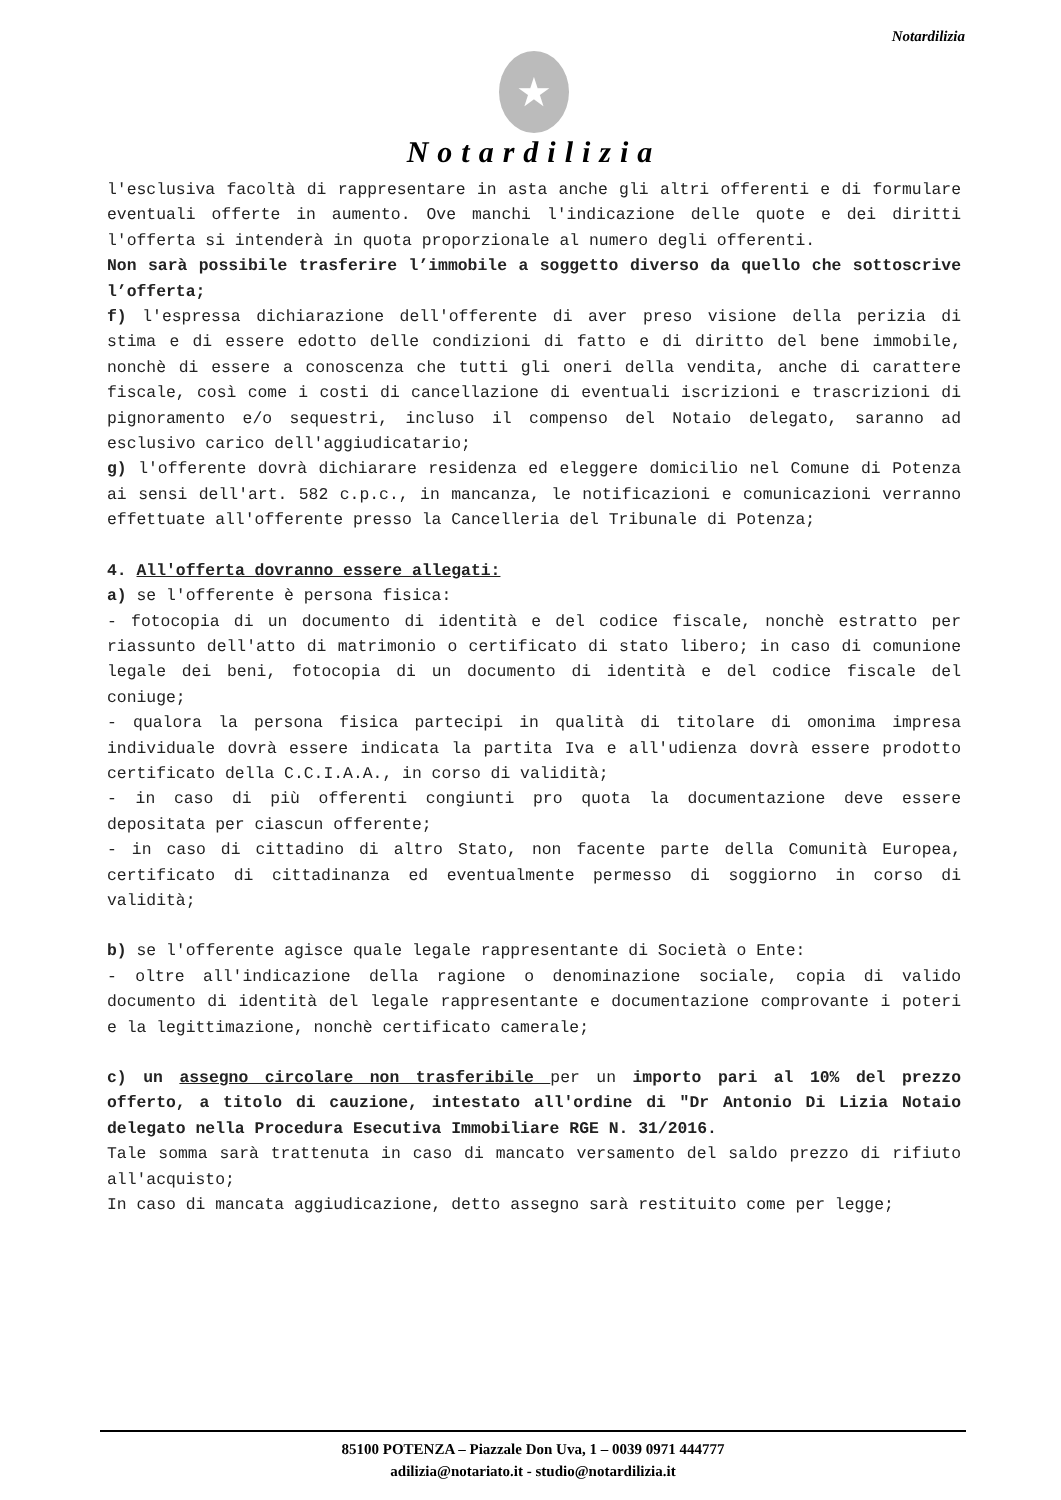Notardilizia
★
Notardilizia
l'esclusiva facoltà di rappresentare in asta anche gli altri offerenti e di formulare eventuali offerte in aumento. Ove manchi l'indicazione delle quote e dei diritti l'offerta si intenderà in quota proporzionale al numero degli offerenti.
Non sarà possibile trasferire l’immobile a soggetto diverso da quello che sottoscrive l’offerta;
f) l'espressa dichiarazione dell'offerente di aver preso visione della perizia di stima e di essere edotto delle condizioni di fatto e di diritto del bene immobile, nonchè di essere a conoscenza che tutti gli oneri della vendita, anche di carattere fiscale, così come i costi di cancellazione di eventuali iscrizioni e trascrizioni di pignoramento e/o sequestri, incluso il compenso del Notaio delegato, saranno ad esclusivo carico dell'aggiudicatario;
g) l'offerente dovrà dichiarare residenza ed eleggere domicilio nel Comune di Potenza ai sensi dell'art. 582 c.p.c., in mancanza, le notificazioni e comunicazioni verranno effettuate all'offerente presso la Cancelleria del Tribunale di Potenza;
4. All'offerta dovranno essere allegati:
a) se l'offerente è persona fisica:
- fotocopia di un documento di identità e del codice fiscale, nonchè estratto per riassunto dell'atto di matrimonio o certificato di stato libero; in caso di comunione legale dei beni, fotocopia di un documento di identità e del codice fiscale del coniuge;
- qualora la persona fisica partecipi in qualità di titolare di omonima impresa individuale dovrà essere indicata la partita Iva e all'udienza dovrà essere prodotto certificato della C.C.I.A.A., in corso di validità;
- in caso di più offerenti congiunti pro quota la documentazione deve essere depositata per ciascun offerente;
- in caso di cittadino di altro Stato, non facente parte della Comunità Europea, certificato di cittadinanza ed eventualmente permesso di soggiorno in corso di validità;
b) se l'offerente agisce quale legale rappresentante di Società o Ente:
- oltre all'indicazione della ragione o denominazione sociale, copia di valido documento di identità del legale rappresentante e documentazione comprovante i poteri e la legittimazione, nonchè certificato camerale;
c) un assegno circolare non trasferibile per un importo pari al 10% del prezzo offerto, a titolo di cauzione, intestato all'ordine di "Dr Antonio Di Lizia Notaio delegato nella Procedura Esecutiva Immobiliare RGE N. 31/2016.
Tale somma sarà trattenuta in caso di mancato versamento del saldo prezzo di rifiuto all'acquisto;
In caso di mancata aggiudicazione, detto assegno sarà restituito come per legge;
85100 POTENZA – Piazzale Don Uva, 1 – 0039 0971 444777
adilizia@notariato.it - studio@notardilizia.it